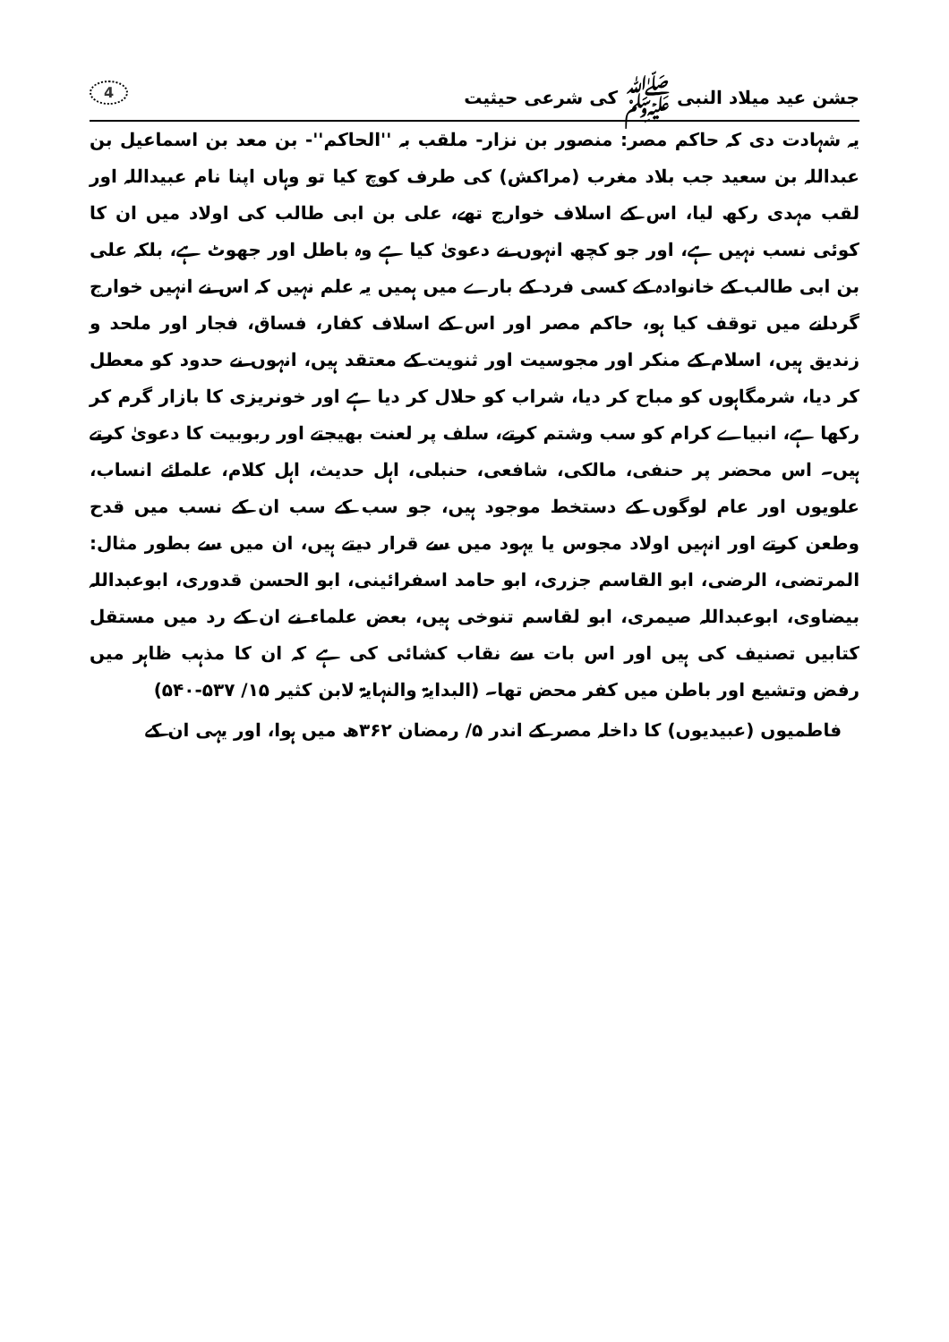جشن عید میلاد النبی ﷺ کی شرعی حیثیت 4
یہ شہادت دی کہ حاکم مصر: منصور بن نزار- ملقب بہ ''الحاکم''- بن معد بن اسماعیل بن عبداللہ بن سعید جب بلاد مغرب (مراکش) کی طرف کوچ کیا تو وہاں اپنا نام عبیداللہ اور لقب مہدی رکھ لیا، اس کے اسلاف خوارج تھے، علی بن ابی طالب کی اولاد میں ان کا کوئی نسب نہیں ہے، اور جو کچھ انہوں نے دعویٰ کیا ہے وہ باطل اور جھوٹ ہے، بلکہ علی بن ابی طالب کے خانوادہ کے کسی فرد کے بارے میں ہمیں یہ علم نہیں کہ اس نے انہیں خوارج گردانے میں توقف کیا ہو، حاکم مصر اور اس کے اسلاف کفار، فساق، فجار اور ملحد و زندیق ہیں، اسلام کے منکر اور مجوسیت اور ثنویت کے معتقد ہیں، انہوں نے حدود کو معطل کر دیا، شرمگاہوں کو مباح کر دیا، شراب کو حلال کر دیا ہے اور خونریزی کا بازار گرم کر رکھا ہے، انبیاے کرام کو سب وشتم کرتے، سلف پر لعنت بھیجتے اور ربوبیت کا دعویٰ کرتے ہیں۔ اس محضر پر حنفی، مالکی، شافعی، حنبلی، اہل حدیث، اہل کلام، علمائے انساب، علویوں اور عام لوگوں کے دستخط موجود ہیں، جو سب کے سب ان کے نسب میں قدح وطعن کرتے اور انہیں اولاد مجوس یا یہود میں سے قرار دیتے ہیں، ان میں سے بطور مثال: المرتضی، الرضی، ابو القاسم جزری، ابو حامد اسفرائینی، ابو الحسن قدوری، ابوعبداللہ بیضاوی، ابوعبداللہ صیمری، ابو لقاسم تنوخی ہیں، بعض علماء نے ان کے رد میں مستقل کتابیں تصنیف کی ہیں اور اس بات سے نقاب کشائی کی ہے کہ ان کا مذہب ظاہر میں رفض وتشیع اور باطن میں کفر محض تھا۔ (البدایۃ والنہایۃ لابن کثیر ۱۵/ ۵۳۷-۵۴۰)
فاطمیوں (عبیدیوں) کا داخلہ مصر کے اندر ۵/ رمضان ۳۶۲ھ میں ہوا، اور یہی ان کے